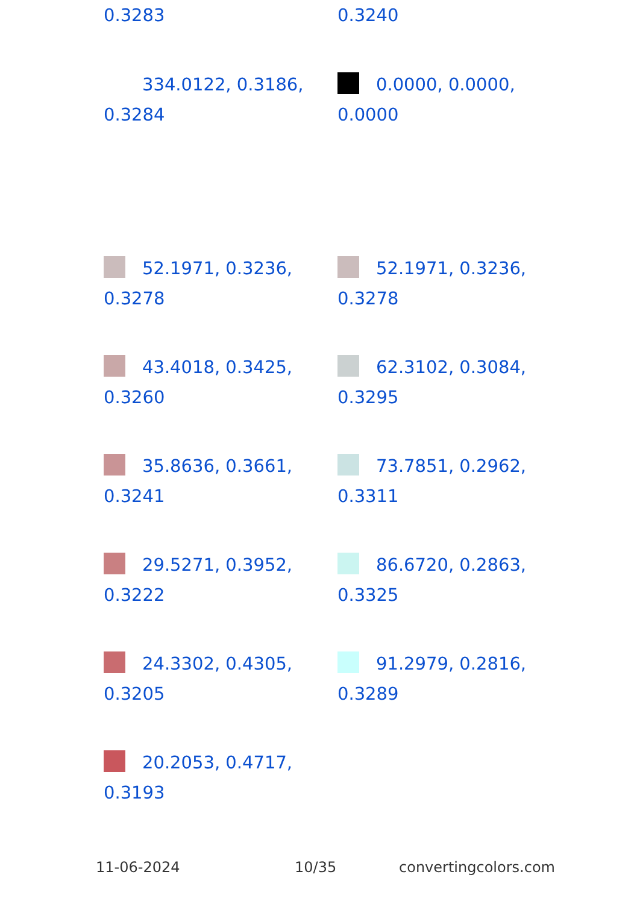0.3283 0.3240
334.0122, 0.3186, 0.3284
0.0000, 0.0000, 0.0000
52.1971, 0.3236, 0.3278
52.1971, 0.3236, 0.3278
43.4018, 0.3425, 0.3260
62.3102, 0.3084, 0.3295
35.8636, 0.3661, 0.3241
73.7851, 0.2962, 0.3311
29.5271, 0.3952, 0.3222
86.6720, 0.2863, 0.3325
24.3302, 0.4305, 0.3205
91.2979, 0.2816, 0.3289
20.2053, 0.4717, 0.3193
11-06-2024 10/35 convertingcolors.com